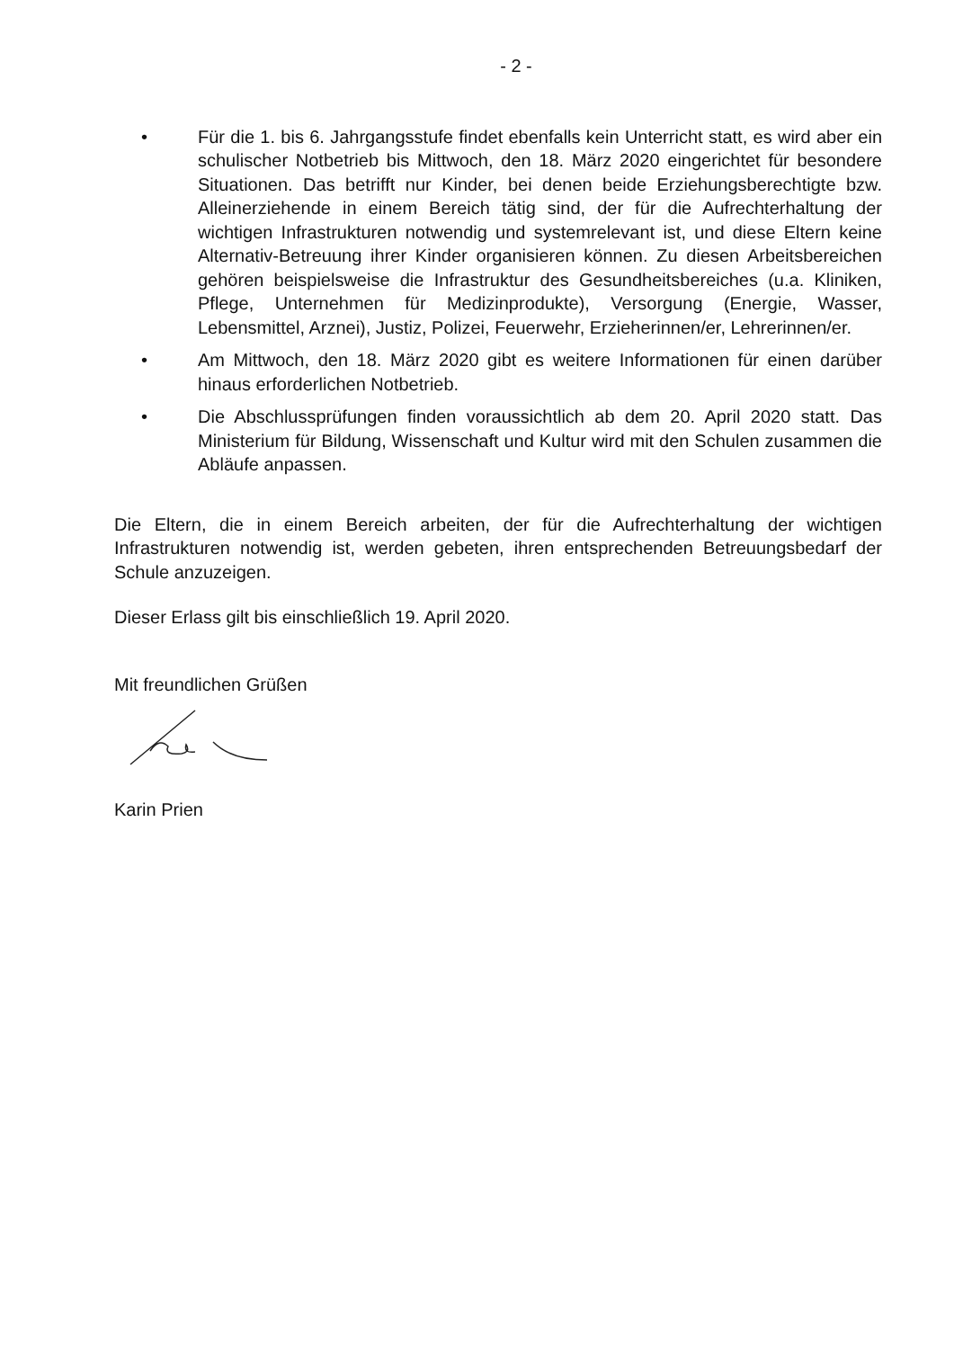- 2 -
• Für die 1. bis 6. Jahrgangsstufe findet ebenfalls kein Unterricht statt, es wird aber ein schulischer Notbetrieb bis Mittwoch, den 18. März 2020 eingerichtet für besondere Situationen. Das betrifft nur Kinder, bei denen beide Erziehungsberechtigte bzw. Alleinerziehende in einem Bereich tätig sind, der für die Aufrechterhaltung der wichtigen Infrastrukturen notwendig und systemrelevant ist, und diese Eltern keine Alternativ-Betreuung ihrer Kinder organisieren können. Zu diesen Arbeitsbereichen gehören beispielsweise die Infrastruktur des Gesundheitsbereiches (u.a. Kliniken, Pflege, Unternehmen für Medizinprodukte), Versorgung (Energie, Wasser, Lebensmittel, Arznei), Justiz, Polizei, Feuerwehr, Erzieherinnen/er, Lehrerinnen/er.
• Am Mittwoch, den 18. März 2020 gibt es weitere Informationen für einen darüber hinaus erforderlichen Notbetrieb.
• Die Abschlussprüfungen finden voraussichtlich ab dem 20. April 2020 statt. Das Ministerium für Bildung, Wissenschaft und Kultur wird mit den Schulen zusammen die Abläufe anpassen.
Die Eltern, die in einem Bereich arbeiten, der für die Aufrechterhaltung der wichtigen Infrastrukturen notwendig ist, werden gebeten, ihren entsprechenden Betreuungsbedarf der Schule anzuzeigen.
Dieser Erlass gilt bis einschließlich 19. April 2020.
Mit freundlichen Grüßen
Karin Prien